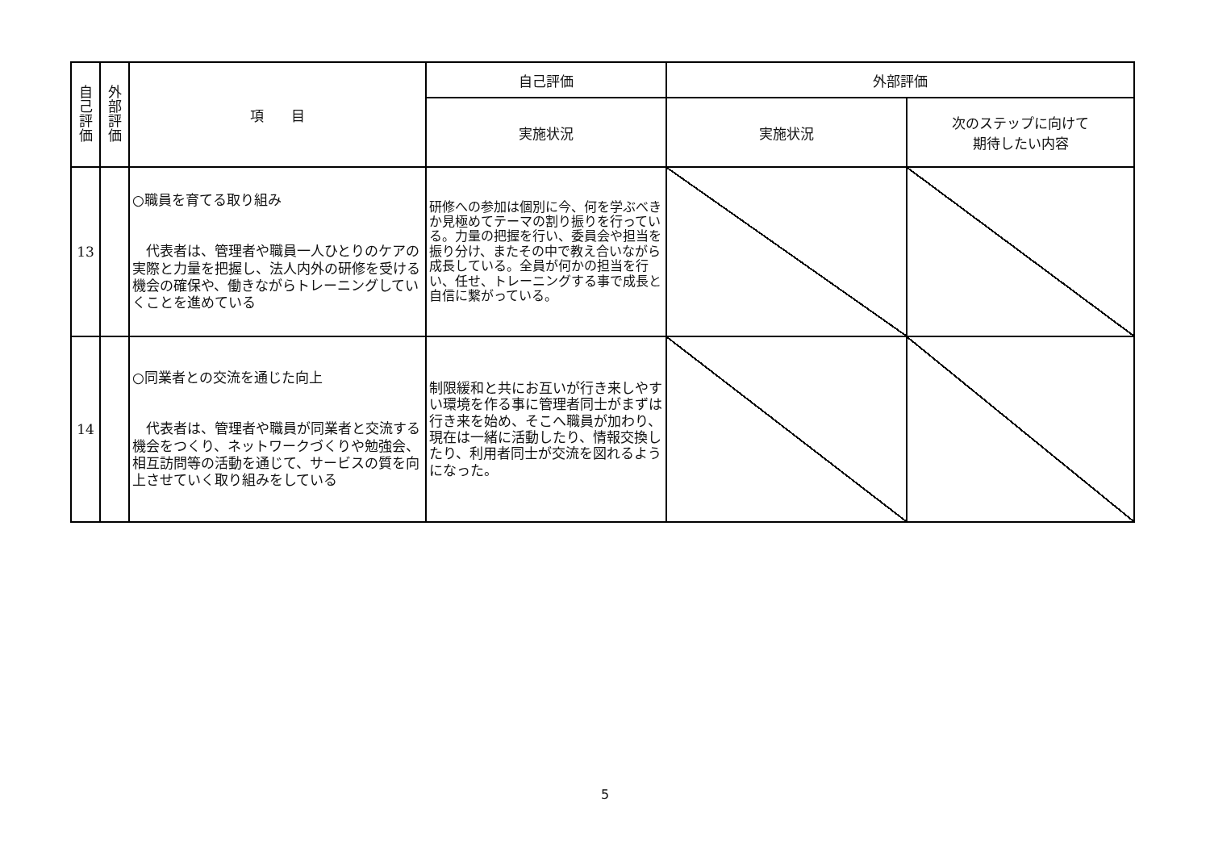| 自 己 評 価 | 外 部 評 価 | 項 目 | 自己評価 | 外部評価 | |
| --- | --- | --- | --- | --- | --- |
| | | | 実施状況 | 実施状況 | 次のステップに向けて 期待したい内容 |
| 13 | | ○職員を育てる取り組み 代表者は、管理者や職員一人ひとりのケアの実際と力量を把握し、法人内外の研修を受ける機会の確保や、働きながらトレーニングしていくことを進めている | 研修への参加は個別に今、何を学ぶべきか見極めてテーマの割り振りを行っている。力量の把握を行い、委員会や担当を振り分け、またその中で教え合いながら成長している。全員が何かの担当を行い、任せ、トレーニングする事で成長と自信に繋がっている。 | | |
| 14 | | ○同業者との交流を通じた向上 代表者は、管理者や職員が同業者と交流する機会をつくり、ネットワークづくりや勉強会、相互訪問等の活動を通じて、サービスの質を向上させていく取り組みをしている | 制限緩和と共にお互いが行き来しやすい環境を作る事に管理者同士がまずは行き来を始め、そこへ職員が加わり、現在は一緒に活動したり、情報交換したり、利用者同士が交流を図れるようになった。 | | |
5